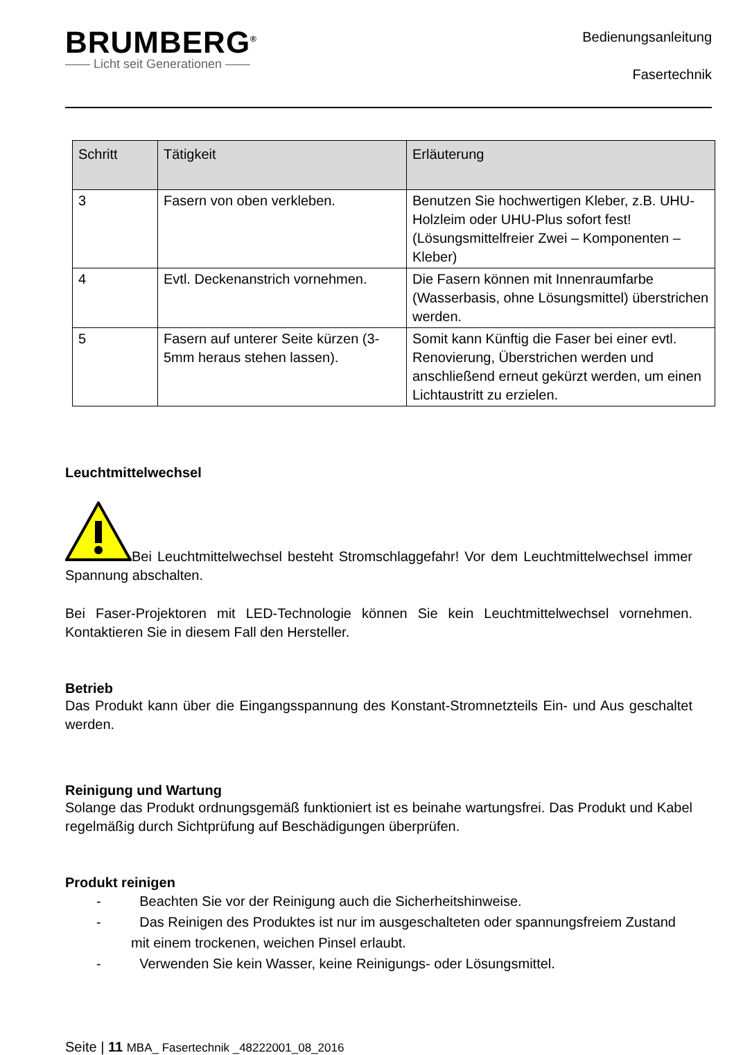BRUMBERG<sup>®</sup>
—— Licht seit Generationen ——
Bedienungsanleitung
Fasertechnik
| Schritt | Tätigkeit | Erläuterung |
| --- | --- | --- |
| 3 | Fasern von oben verkleben. | Benutzen Sie hochwertigen Kleber, z.B. UHU-Holzleim oder UHU-Plus sofort fest! (Lösungsmittelfreier Zwei – Komponenten – Kleber) |
| 4 | Evtl. Deckenanstrich vornehmen. | Die Fasern können mit Innenraumfarbe (Wasserbasis, ohne Lösungsmittel) überstrichen werden. |
| 5 | Fasern auf unterer Seite kürzen (3-5mm heraus stehen lassen). | Somit kann Künftig die Faser bei einer evtl. Renovierung, Überstrichen werden und anschließend erneut gekürzt werden, um einen Lichtaustritt zu erzielen. |
Leuchtmittelwechsel
Bei Leuchtmittelwechsel besteht Stromschlaggefahr! Vor dem Leuchtmittelwechsel immer Spannung abschalten.
Bei Faser-Projektoren mit LED-Technologie können Sie kein Leuchtmittelwechsel vornehmen. Kontaktieren Sie in diesem Fall den Hersteller.
Betrieb
Das Produkt kann über die Eingangsspannung des Konstant-Stromnetzteils Ein- und Aus geschaltet werden.
Reinigung und Wartung
Solange das Produkt ordnungsgemäß funktioniert ist es beinahe wartungsfrei. Das Produkt und Kabel regelmäßig durch Sichtprüfung auf Beschädigungen überprüfen.
Produkt reinigen
- Beachten Sie vor der Reinigung auch die Sicherheitshinweise.
- Das Reinigen des Produktes ist nur im ausgeschalteten oder spannungsfreiem Zustand mit einem trockenen, weichen Pinsel erlaubt.
- Verwenden Sie kein Wasser, keine Reinigungs- oder Lösungsmittel.
Seite | 11 MBA_ Fasertechnik _48222001_08_2016